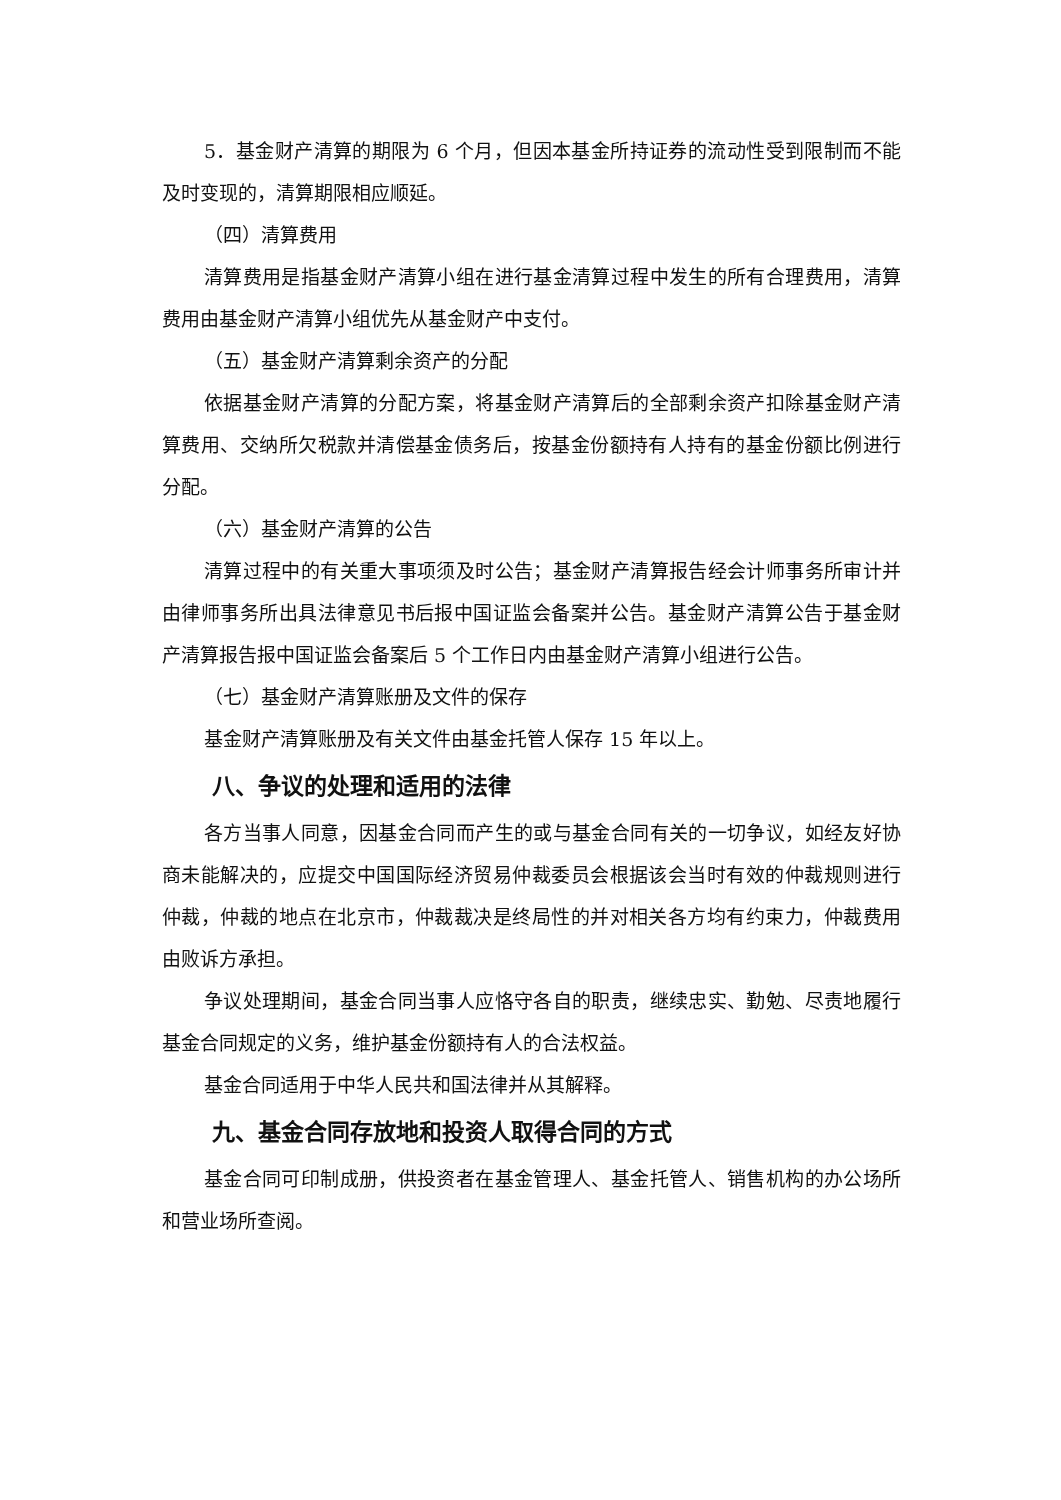5．基金财产清算的期限为 6 个月，但因本基金所持证券的流动性受到限制而不能及时变现的，清算期限相应顺延。
（四）清算费用
清算费用是指基金财产清算小组在进行基金清算过程中发生的所有合理费用，清算费用由基金财产清算小组优先从基金财产中支付。
（五）基金财产清算剩余资产的分配
依据基金财产清算的分配方案，将基金财产清算后的全部剩余资产扣除基金财产清算费用、交纳所欠税款并清偿基金债务后，按基金份额持有人持有的基金份额比例进行分配。
（六）基金财产清算的公告
清算过程中的有关重大事项须及时公告；基金财产清算报告经会计师事务所审计并由律师事务所出具法律意见书后报中国证监会备案并公告。基金财产清算公告于基金财产清算报告报中国证监会备案后 5 个工作日内由基金财产清算小组进行公告。
（七）基金财产清算账册及文件的保存
基金财产清算账册及有关文件由基金托管人保存 15 年以上。
八、争议的处理和适用的法律
各方当事人同意，因基金合同而产生的或与基金合同有关的一切争议，如经友好协商未能解决的，应提交中国国际经济贸易仲裁委员会根据该会当时有效的仲裁规则进行仲裁，仲裁的地点在北京市，仲裁裁决是终局性的并对相关各方均有约束力，仲裁费用由败诉方承担。
争议处理期间，基金合同当事人应恪守各自的职责，继续忠实、勤勉、尽责地履行基金合同规定的义务，维护基金份额持有人的合法权益。
基金合同适用于中华人民共和国法律并从其解释。
九、基金合同存放地和投资人取得合同的方式
基金合同可印制成册，供投资者在基金管理人、基金托管人、销售机构的办公场所和营业场所查阅。